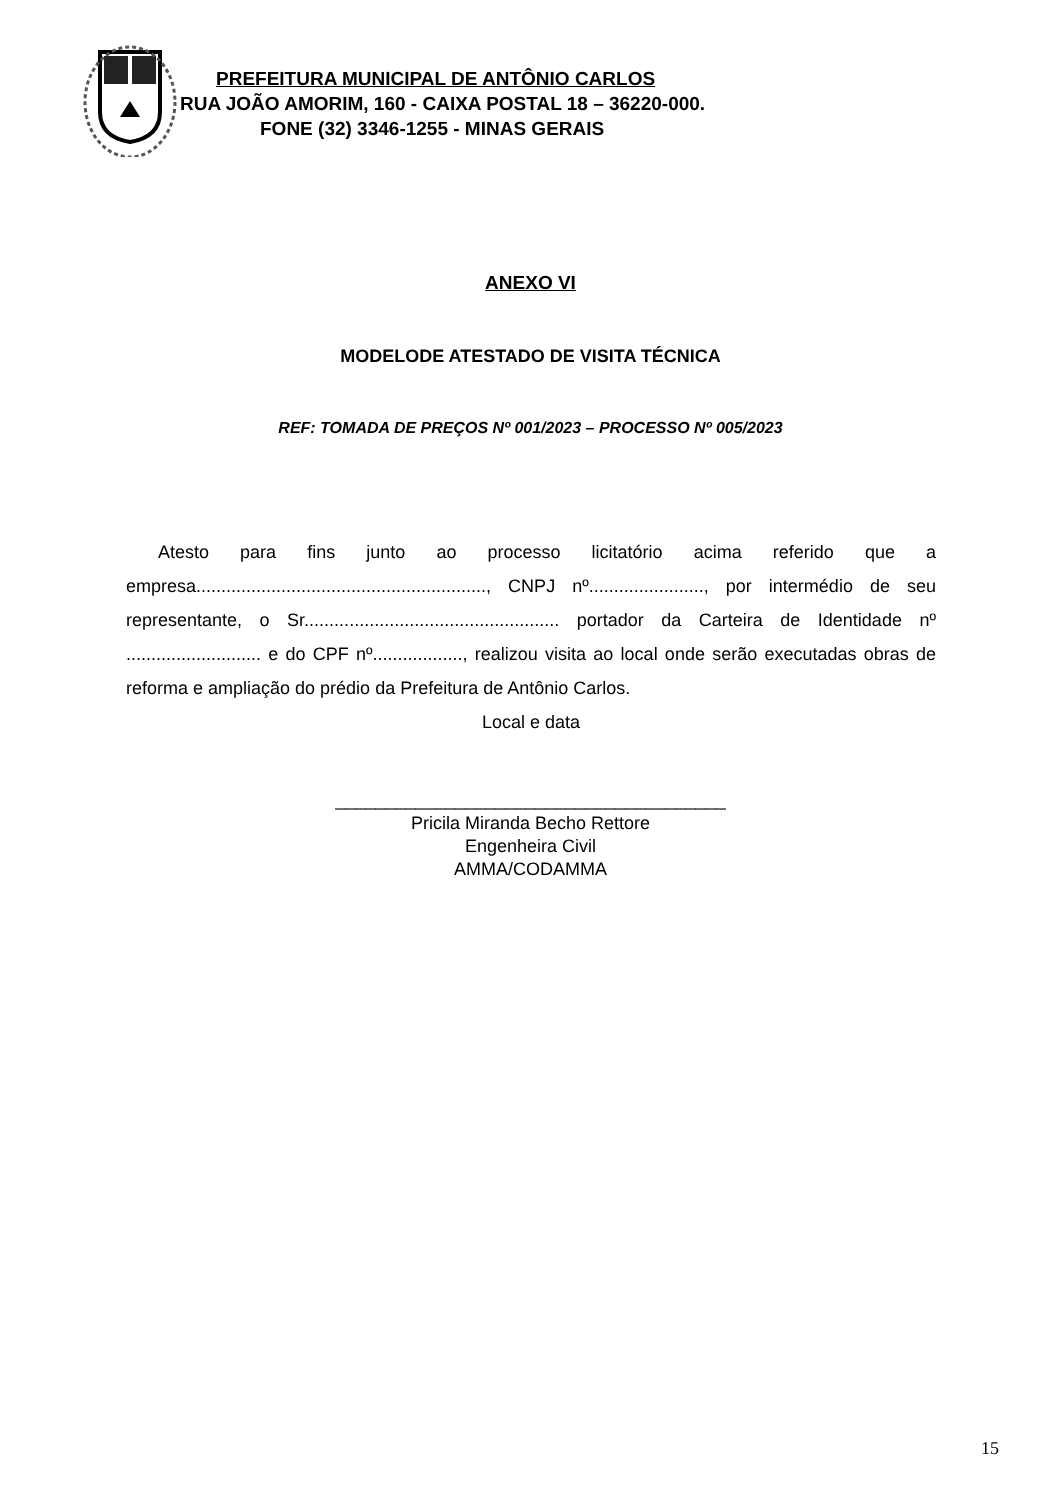PREFEITURA MUNICIPAL DE ANTÔNIO CARLOS
RUA JOÃO AMORIM, 160 - CAIXA POSTAL 18 – 36220-000.
FONE (32) 3346-1255 - MINAS GERAIS
ANEXO VI
MODELODE ATESTADO DE VISITA TÉCNICA
REF: TOMADA DE PREÇOS Nº 001/2023 – PROCESSO Nº 005/2023
Atesto para fins junto ao processo licitatório acima referido que a empresa.........................................................., CNPJ nº......................., por intermédio de seu representante, o Sr................................................... portador da Carteira de Identidade nº ........................... e do CPF nº.................., realizou visita ao local onde serão executadas obras de reforma e ampliação do prédio da Prefeitura de Antônio Carlos.
Local e data
_______________________________________
Pricila Miranda Becho Rettore
Engenheira Civil
AMMA/CODAMMA
15